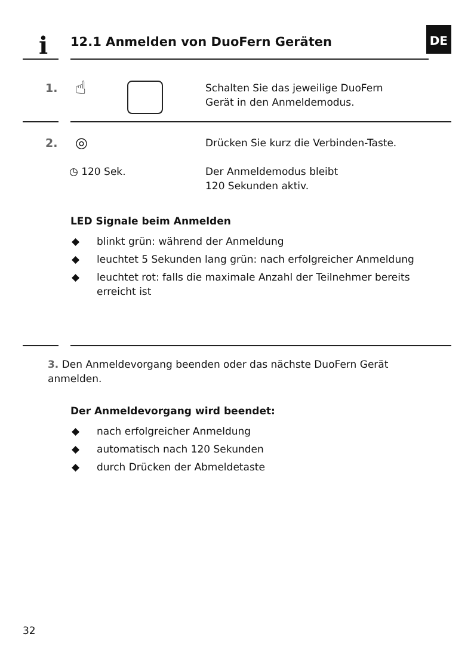i
12.1 Anmelden von DuoFern Geräten
DE
1. ☝
Schalten Sie das jeweilige DuoFern
Gerät in den Anmeldemodus.
2. ◎
Drücken Sie kurz die Verbinden-Taste.
◷ 120 Sek.
Der Anmeldemodus bleibt
120 Sekunden aktiv.
LED Signale beim Anmelden
◆ blinkt grün: während der Anmeldung
◆ leuchtet 5 Sekunden lang grün: nach erfolgreicher Anmeldung
◆ leuchtet rot: falls die maximale Anzahl der Teilnehmer bereits erreicht ist
3. Den Anmeldevorgang beenden oder das nächste DuoFern Gerät anmelden.
Der Anmeldevorgang wird beendet:
◆ nach erfolgreicher Anmeldung
◆ automatisch nach 120 Sekunden
◆ durch Drücken der Abmeldetaste
32